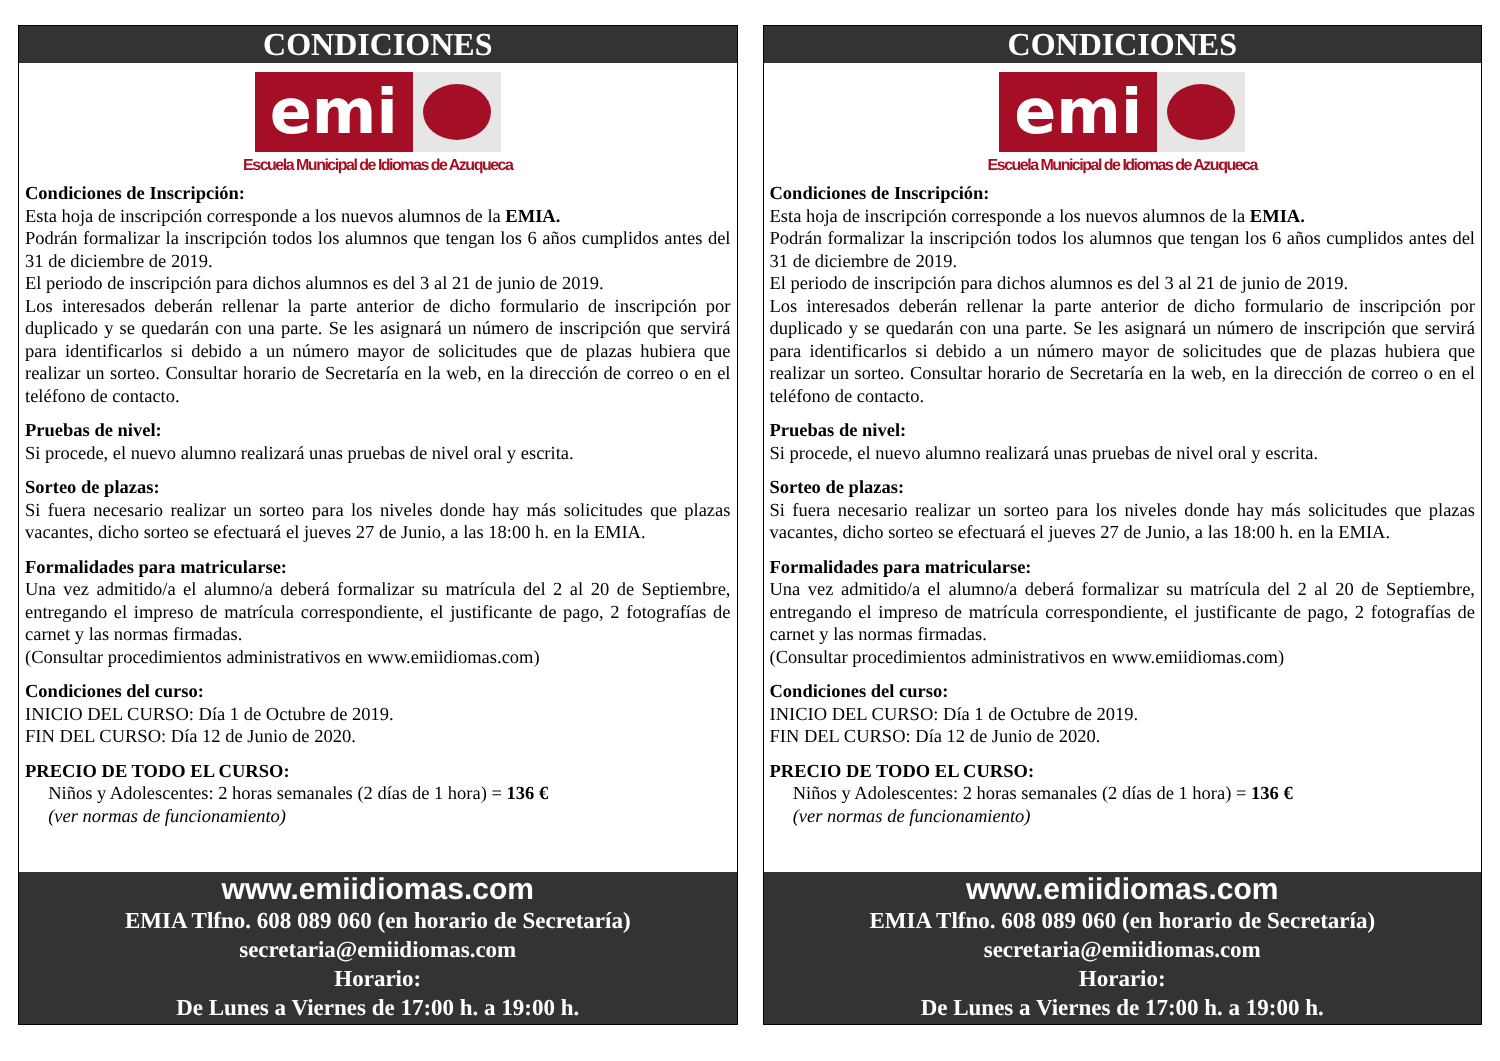CONDICIONES
emi
Escuela Municipal de Idiomas de Azuqueca
Condiciones de Inscripción:
Esta hoja de inscripción corresponde a los nuevos alumnos de la EMIA.
Podrán formalizar la inscripción todos los alumnos que tengan los 6 años cumplidos antes del 31 de diciembre de 2019.
El periodo de inscripción para dichos alumnos es del 3 al 21 de junio de 2019.
Los interesados deberán rellenar la parte anterior de dicho formulario de inscripción por duplicado y se quedarán con una parte. Se les asignará un número de inscripción que servirá para identificarlos si debido a un número mayor de solicitudes que de plazas hubiera que realizar un sorteo. Consultar horario de Secretaría en la web, en la dirección de correo o en el teléfono de contacto.
Pruebas de nivel:
Si procede, el nuevo alumno realizará unas pruebas de nivel oral y escrita.
Sorteo de plazas:
Si fuera necesario realizar un sorteo para los niveles donde hay más solicitudes que plazas vacantes, dicho sorteo se efectuará el jueves 27 de Junio, a las 18:00 h. en la EMIA.
Formalidades para matricularse:
Una vez admitido/a el alumno/a deberá formalizar su matrícula del 2 al 20 de Septiembre, entregando el impreso de matrícula correspondiente, el justificante de pago, 2 fotografías de carnet y las normas firmadas.
(Consultar procedimientos administrativos en www.emiidiomas.com)
Condiciones del curso:
INICIO DEL CURSO: Día 1 de Octubre de 2019.
FIN DEL CURSO: Día 12 de Junio de 2020.
PRECIO DE TODO EL CURSO:
Niños y Adolescentes: 2 horas semanales (2 días de 1 hora) = 136 €
(ver normas de funcionamiento)
www.emiidiomas.com
EMIA Tlfno. 608 089 060 (en horario de Secretaría)
secretaria@emiidiomas.com
Horario:
De Lunes a Viernes de 17:00 h. a 19:00 h.
CONDICIONES
emi
Escuela Municipal de Idiomas de Azuqueca
Condiciones de Inscripción:
Esta hoja de inscripción corresponde a los nuevos alumnos de la EMIA.
Podrán formalizar la inscripción todos los alumnos que tengan los 6 años cumplidos antes del 31 de diciembre de 2019.
El periodo de inscripción para dichos alumnos es del 3 al 21 de junio de 2019.
Los interesados deberán rellenar la parte anterior de dicho formulario de inscripción por duplicado y se quedarán con una parte. Se les asignará un número de inscripción que servirá para identificarlos si debido a un número mayor de solicitudes que de plazas hubiera que realizar un sorteo. Consultar horario de Secretaría en la web, en la dirección de correo o en el teléfono de contacto.
Pruebas de nivel:
Si procede, el nuevo alumno realizará unas pruebas de nivel oral y escrita.
Sorteo de plazas:
Si fuera necesario realizar un sorteo para los niveles donde hay más solicitudes que plazas vacantes, dicho sorteo se efectuará el jueves 27 de Junio, a las 18:00 h. en la EMIA.
Formalidades para matricularse:
Una vez admitido/a el alumno/a deberá formalizar su matrícula del 2 al 20 de Septiembre, entregando el impreso de matrícula correspondiente, el justificante de pago, 2 fotografías de carnet y las normas firmadas.
(Consultar procedimientos administrativos en www.emiidiomas.com)
Condiciones del curso:
INICIO DEL CURSO: Día 1 de Octubre de 2019.
FIN DEL CURSO: Día 12 de Junio de 2020.
PRECIO DE TODO EL CURSO:
Niños y Adolescentes: 2 horas semanales (2 días de 1 hora) = 136 €
(ver normas de funcionamiento)
www.emiidiomas.com
EMIA Tlfno. 608 089 060 (en horario de Secretaría)
secretaria@emiidiomas.com
Horario:
De Lunes a Viernes de 17:00 h. a 19:00 h.